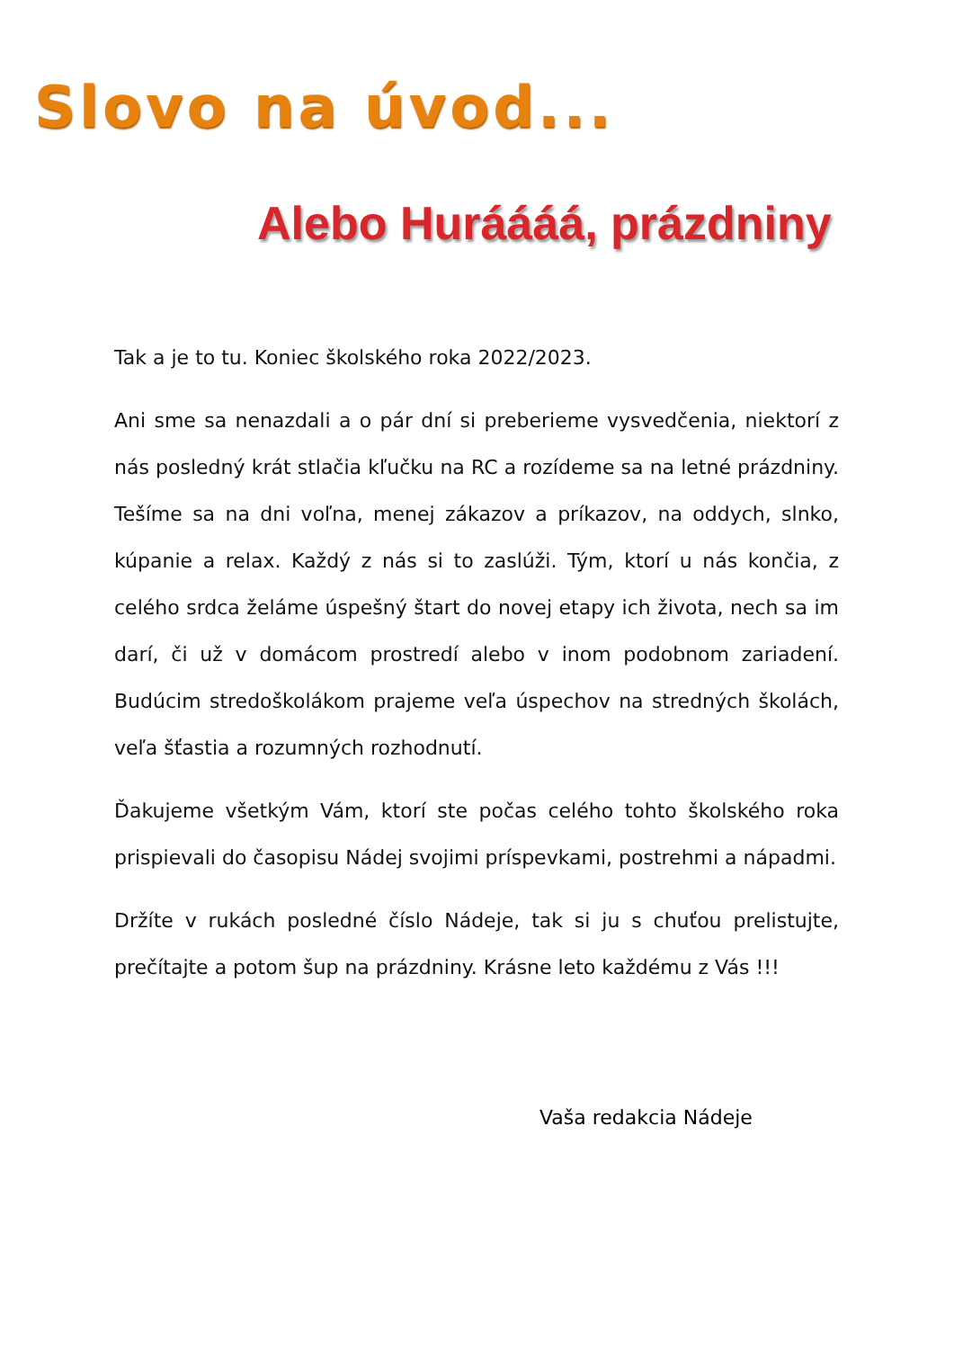Slovo na úvod...
Alebo Huráááá, prázdniny
Tak a je to tu. Koniec školského roka 2022/2023.
Ani sme sa nenazdali a o pár dní si preberieme vysvedčenia, niektorí z nás posledný krát stlačia kľučku na RC a rozídeme sa na letné prázdniny. Tešíme sa na dni voľna, menej zákazov a príkazov, na oddych, slnko, kúpanie a relax. Každý z nás si to zaslúži. Tým, ktorí u nás končia, z celého srdca želáme úspešný štart do novej etapy ich života, nech sa im darí, či už v domácom prostredí alebo v inom podobnom zariadení. Budúcim stredoškolákom prajeme veľa úspechov na stredných školách, veľa šťastia a rozumných rozhodnutí.
Ďakujeme všetkým Vám, ktorí ste počas celého tohto školského roka prispievali do časopisu Nádej svojimi príspevkami, postrehmi a nápadmi.
Držíte v rukách posledné číslo Nádeje, tak si ju s chuťou prelistujte, prečítajte a potom šup na prázdniny. Krásne leto každému z Vás !!!
Vaša redakcia Nádeje